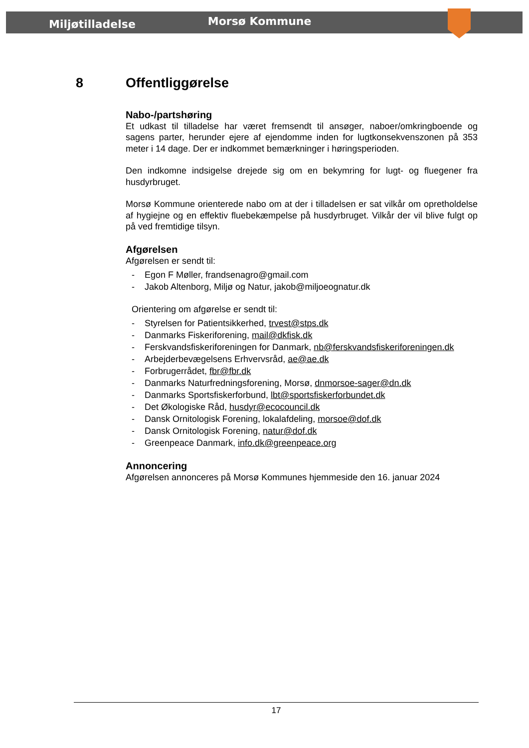Miljøtilladelse Morsø Kommune
8 Offentliggørelse
Nabo-/partshøring
Et udkast til tilladelse har været fremsendt til ansøger, naboer/omkringboende og sagens parter, herunder ejere af ejendomme inden for lugtkonsekvenszonen på 353 meter i 14 dage. Der er indkommet bemærkninger i høringsperioden.
Den indkomne indsigelse drejede sig om en bekymring for lugt- og fluegener fra husdyrbruget.
Morsø Kommune orienterede nabo om at der i tilladelsen er sat vilkår om opretholdelse af hygiejne og en effektiv fluebekæmpelse på husdyrbruget. Vilkår der vil blive fulgt op på ved fremtidige tilsyn.
Afgørelsen
Afgørelsen er sendt til:
- Egon F Møller, frandsenagro@gmail.com
- Jakob Altenborg, Miljø og Natur, jakob@miljoeognatur.dk
Orientering om afgørelse er sendt til:
- Styrelsen for Patientsikkerhed, trvest@stps.dk
- Danmarks Fiskeriforening, mail@dkfisk.dk
- Ferskvandsfiskeriforeningen for Danmark, nb@ferskvandsfiskeriforeningen.dk
- Arbejderbevægelsens Erhvervsråd, ae@ae.dk
- Forbrugerrådet, fbr@fbr.dk
- Danmarks Naturfredningsforening, Morsø, dnmorsoe-sager@dn.dk
- Danmarks Sportsfiskerforbund, lbt@sportsfiskerforbundet.dk
- Det Økologiske Råd, husdyr@ecocouncil.dk
- Dansk Ornitologisk Forening, lokalafdeling, morsoe@dof.dk
- Dansk Ornitologisk Forening, natur@dof.dk
- Greenpeace Danmark, info.dk@greenpeace.org
Annoncering
Afgørelsen annonceres på Morsø Kommunes hjemmeside den 16. januar 2024
17